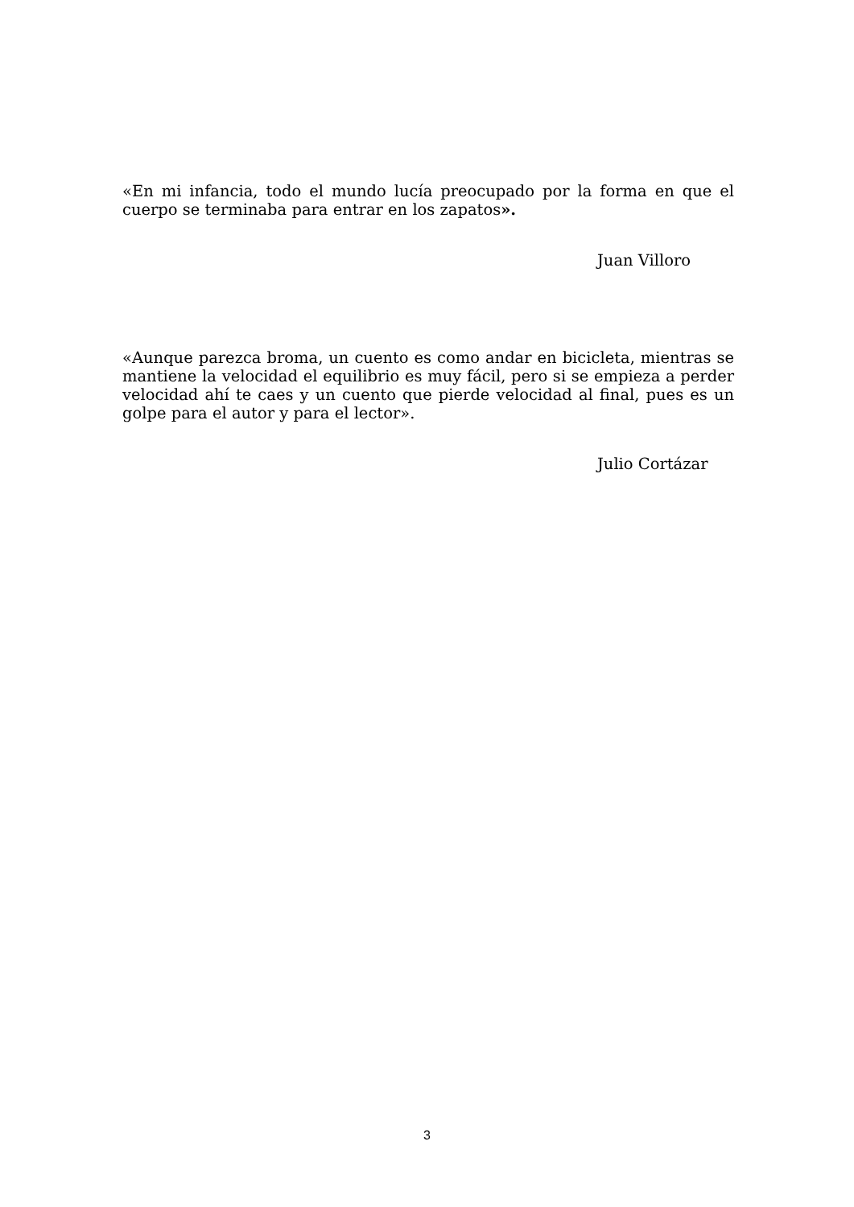«En mi infancia, todo el mundo lucía preocupado por la forma en que el cuerpo se terminaba para entrar en los zapatos».
Juan Villoro
«Aunque parezca broma, un cuento es como andar en bicicleta, mientras se mantiene la velocidad el equilibrio es muy fácil, pero si se empieza a perder velocidad ahí te caes y un cuento que pierde velocidad al final, pues es un golpe para el autor y para el lector».
Julio Cortázar
3